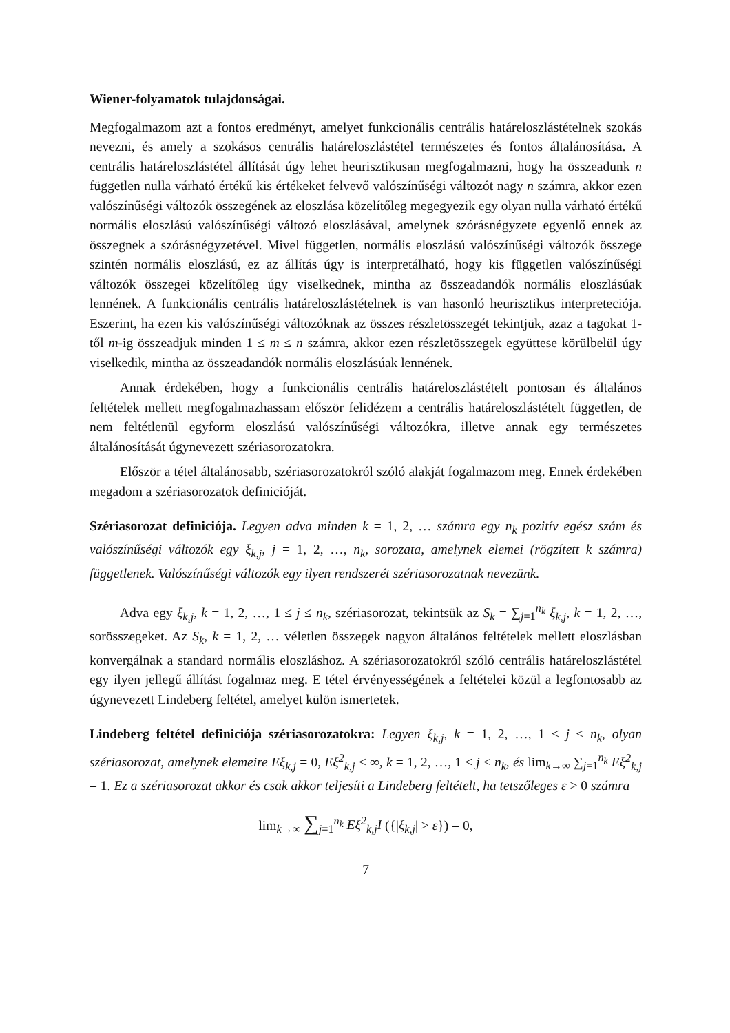Wiener-folyamatok tulajdonságai.
Megfogalmazom azt a fontos eredményt, amelyet funkcionális centrális határeloszlástételnek szokás nevezni, és amely a szokásos centrális határeloszlástétel természetes és fontos általánosítása. A centrális határeloszlástétel állítását úgy lehet heurisztikusan megfogalmazni, hogy ha összeadunk n független nulla várható értékű kis értékeket felvevő valószínűségi változót nagy n számra, akkor ezen valószínűségi változók összegének az eloszlása közelítőleg megegyezik egy olyan nulla várható értékű normális eloszlású valószínűségi változó eloszlásával, amelynek szórásnégyzete egyenlő ennek az összegnek a szórásnégyzetével. Mivel független, normális eloszlású valószínűségi változók összege szintén normális eloszlású, ez az állítás úgy is interpretálható, hogy kis független valószínűségi változók összegei közelítőleg úgy viselkednek, mintha az összeadandók normális eloszlásúak lennének. A funkcionális centrális határeloszlástételnek is van hasonló heurisztikus interpreteciója. Eszerint, ha ezen kis valószínűségi változóknak az összes részletösszegét tekintjük, azaz a tagokat 1-től m-ig összeadjuk minden 1 ≤ m ≤ n számra, akkor ezen részletösszegek együttese körülbelül úgy viselkedik, mintha az összeadandók normális eloszlásúak lennének.
Annak érdekében, hogy a funkcionális centrális határeloszlástételt pontosan és általános feltételek mellett megfogalmazhassam először felidézem a centrális határeloszlástételt független, de nem feltétlenül egyform eloszlású valószínűségi változókra, illetve annak egy természetes általánosítását úgynevezett szériasorozatokra.
Először a tétel általánosabb, szériasorozatokról szóló alakját fogalmazom meg. Ennek érdekében megadom a szériasorozatok definicióját.
Szériasorozat definiciója. Legyen adva minden k = 1, 2, … számra egy n<sub>k</sub> pozitív egész szám és valószínűségi változók egy ξ<sub>k,j</sub>, j = 1, 2, …, n<sub>k</sub>, sorozata, amelynek elemei (rögzített k számra) függetlenek. Valószínűségi változók egy ilyen rendszerét szériasorozatnak nevezünk.
Adva egy ξ<sub>k,j</sub>, k = 1, 2, …, 1 ≤ j ≤ n<sub>k</sub>, szériasorozat, tekintsük az S<sub>k</sub> = ∑<sub>j=1</sub><sup>n<sub>k</sub></sup> ξ<sub>k,j</sub>, k = 1, 2, …, sorösszegeket. Az S<sub>k</sub>, k = 1, 2, … véletlen összegek nagyon általános feltételek mellett eloszlásban konvergálnak a standard normális eloszláshoz. A szériasorozatokról szóló centrális határeloszlástétel egy ilyen jellegű állítást fogalmaz meg. E tétel érvényességének a feltételei közül a legfontosabb az úgynevezett Lindeberg feltétel, amelyet külön ismertetek.
Lindeberg feltétel definiciója szériasorozatokra: Legyen ξ<sub>k,j</sub>, k = 1, 2, …, 1 ≤ j ≤ n<sub>k</sub>, olyan szériasorozat, amelynek elemeire Eξ<sub>k,j</sub> = 0, Eξ<sup>2</sup><sub>k,j</sub> < ∞, k = 1, 2, …, 1 ≤ j ≤ n<sub>k</sub>, és lim<sub>k→∞</sub> ∑<sub>j=1</sub><sup>n<sub>k</sub></sup> Eξ<sup>2</sup><sub>k,j</sub> = 1. Ez a szériasorozat akkor és csak akkor teljesíti a Lindeberg feltételt, ha tetszőleges ε > 0 számra
lim<sub>k→∞</sub> ∑<sub>j=1</sub><sup>n<sub>k</sub></sup> Eξ<sup>2</sup><sub>k,j</sub>I ({|ξ<sub>k,j</sub>| > ε}) = 0,
7